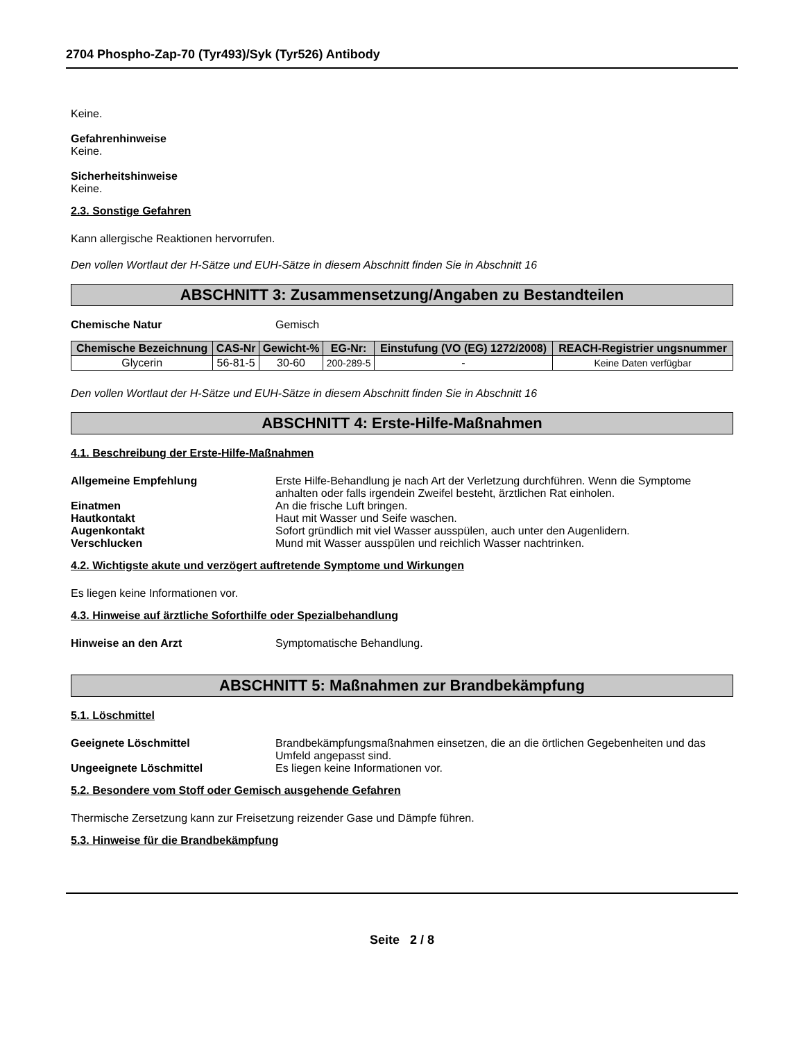2704 Phospho-Zap-70 (Tyr493)/Syk (Tyr526) Antibody
Keine.
Gefahrenhinweise
Keine.
Sicherheitshinweise
Keine.
2.3. Sonstige Gefahren
Kann allergische Reaktionen hervorrufen.
Den vollen Wortlaut der H-Sätze und EUH-Sätze in diesem Abschnitt finden Sie in Abschnitt 16
ABSCHNITT 3: Zusammensetzung/Angaben zu Bestandteilen
Chemische Natur Gemisch
| Chemische Bezeichnung | CAS-Nr | Gewicht-% | EG-Nr: | Einstufung (VO (EG) 1272/2008) | REACH-Registrier ungsnummer |
| --- | --- | --- | --- | --- | --- |
| Glycerin | 56-81-5 | 30-60 | 200-289-5 | - | Keine Daten verfügbar |
Den vollen Wortlaut der H-Sätze und EUH-Sätze in diesem Abschnitt finden Sie in Abschnitt 16
ABSCHNITT 4: Erste-Hilfe-Maßnahmen
4.1. Beschreibung der Erste-Hilfe-Maßnahmen
Allgemeine Empfehlung Erste Hilfe-Behandlung je nach Art der Verletzung durchführen. Wenn die Symptome anhalten oder falls irgendein Zweifel besteht, ärztlichen Rat einholen.
Einatmen An die frische Luft bringen.
Hautkontakt Haut mit Wasser und Seife waschen.
Augenkontakt Sofort gründlich mit viel Wasser ausspülen, auch unter den Augenlidern.
Verschlucken Mund mit Wasser ausspülen und reichlich Wasser nachtrinken.
4.2. Wichtigste akute und verzögert auftretende Symptome und Wirkungen
Es liegen keine Informationen vor.
4.3. Hinweise auf ärztliche Soforthilfe oder Spezialbehandlung
Hinweise an den Arzt Symptomatische Behandlung.
ABSCHNITT 5: Maßnahmen zur Brandbekämpfung
5.1. Löschmittel
Geeignete Löschmittel Brandbekämpfungsmaßnahmen einsetzen, die an die örtlichen Gegebenheiten und das Umfeld angepasst sind.
Ungeeignete Löschmittel Es liegen keine Informationen vor.
5.2. Besondere vom Stoff oder Gemisch ausgehende Gefahren
Thermische Zersetzung kann zur Freisetzung reizender Gase und Dämpfe führen.
5.3. Hinweise für die Brandbekämpfung
Seite 2 / 8